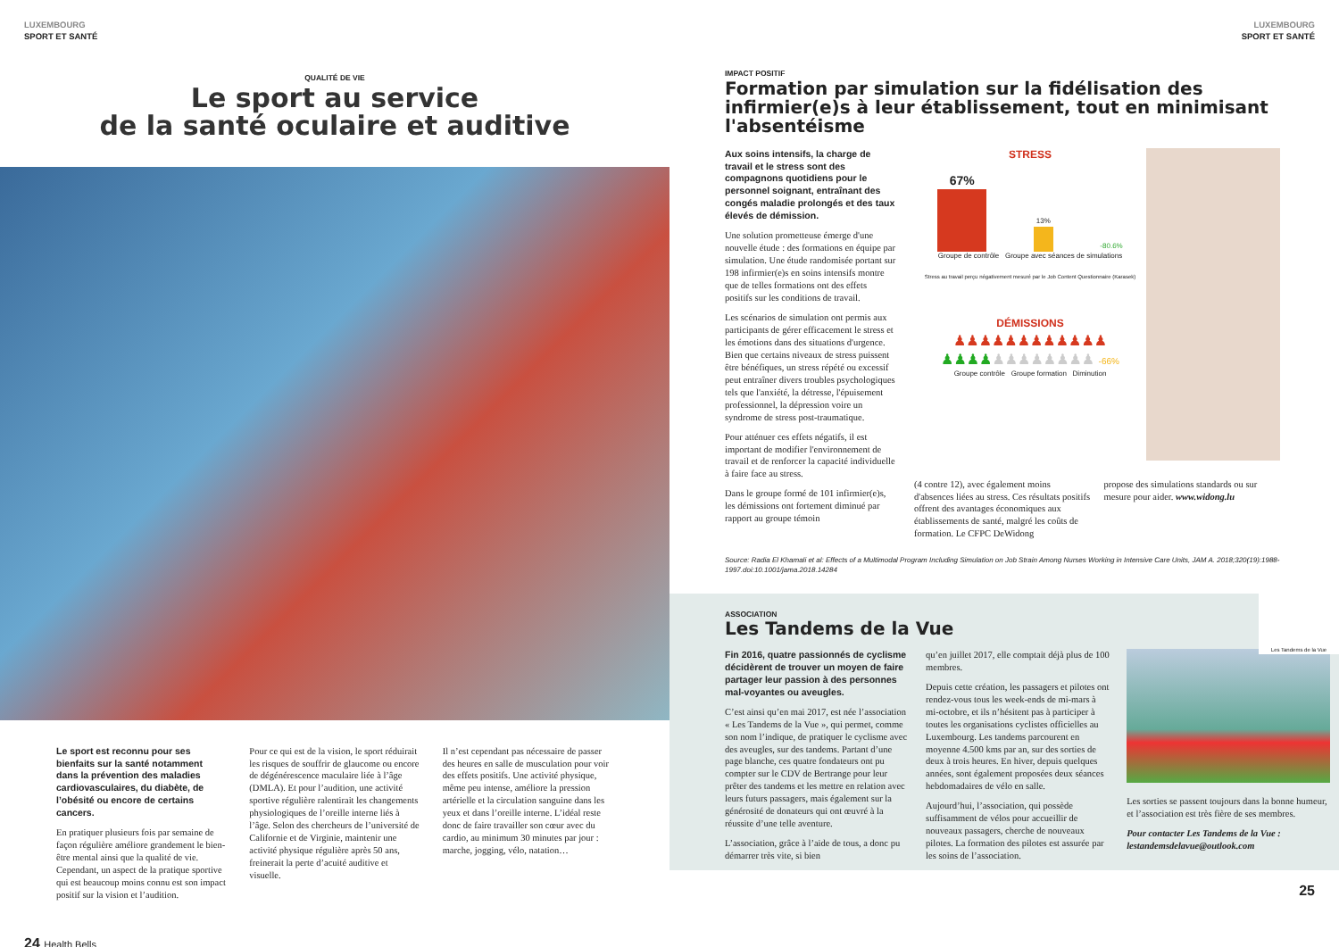LUXEMBOURG
SPORT ET SANTÉ
QUALITÉ DE VIE
Le sport au service
de la santé oculaire et auditive
Le sport est reconnu pour ses bienfaits sur la santé notamment dans la prévention des maladies cardiovasculaires, du diabète, de l’obésité ou encore de certains cancers.
En pratiquer plusieurs fois par semaine de façon régulière améliore grandement le bien-être mental ainsi que la qualité de vie. Cependant, un aspect de la pratique sportive qui est beaucoup moins connu est son impact positif sur la vision et l’audition.
Pour ce qui est de la vision, le sport réduirait les risques de souffrir de glaucome ou encore de dégénérescence maculaire liée à l’âge (DMLA). Et pour l’audition, une activité sportive régulière ralentirait les changements physiologiques de l’oreille interne liés à l’âge. Selon des chercheurs de l’université de Californie et de Virginie, maintenir une activité physique régulière après 50 ans, freinerait la perte d’acuité auditive et visuelle.
Il n’est cependant pas nécessaire de passer des heures en salle de musculation pour voir des effets positifs. Une activité physique, même peu intense, améliore la pression artérielle et la circulation sanguine dans les yeux et dans l’oreille interne. L’idéal reste donc de faire travailler son cœur avec du cardio, au minimum 30 minutes par jour : marche, jogging, vélo, natation…
24 Health Bells
LUXEMBOURG
SPORT ET SANTÉ
IMPACT POSITIF
Formation par simulation sur la fidélisation des infirmier(e)s à leur établissement, tout en minimisant l'absentéisme
Aux soins intensifs, la charge de travail et le stress sont des compagnons quotidiens pour le personnel soignant, entraînant des congés maladie prolongés et des taux élevés de démission.
Une solution prometteuse émerge d'une nouvelle étude : des formations en équipe par simulation. Une étude randomisée portant sur 198 infirmier(e)s en soins intensifs montre que de telles formations ont des effets positifs sur les conditions de travail.
Les scénarios de simulation ont permis aux participants de gérer efficacement le stress et les émotions dans des situations d'urgence. Bien que certains niveaux de stress puissent être bénéfiques, un stress répété ou excessif peut entraîner divers troubles psychologiques tels que l'anxiété, la détresse, l'épuisement professionnel, la dépression voire un syndrome de stress post-traumatique.
Pour atténuer ces effets négatifs, il est important de modifier l'environnement de travail et de renforcer la capacité individuelle à faire face au stress.
Dans le groupe formé de 101 infirmier(e)s, les démissions ont fortement diminué par rapport au groupe témoin
STRESS
67%
13%
-80.6%
Groupe de contrôle Groupe avec séances de simulations
Stress au travail perçu négativement mesuré par le Job Content Questionnaire (Karasek)
DÉMISSIONS
♟♟♟♟♟♟♟♟♟♟♟♟
♟♟♟♟♟♟♟♟♟♟♟♟ -66%
Groupe contrôle Groupe formation Diminution
(4 contre 12), avec également moins d'absences liées au stress. Ces résultats positifs offrent des avantages économiques aux établissements de santé, malgré les coûts de formation. Le CFPC DeWidong
propose des simulations standards ou sur mesure pour aider. www.widong.lu
Source: Radia El Khamali et al: Effects of a Multimodal Program Including Simulation on Job Strain Among Nurses Working in Intensive Care Units, JAM A. 2018;320(19):1988-1997.doi:10.1001/jama.2018.14284
Les Tandems de la Vue
ASSOCIATION
Les Tandems de la Vue
Fin 2016, quatre passionnés de cyclisme décidèrent de trouver un moyen de faire partager leur passion à des personnes mal-voyantes ou aveugles.
C’est ainsi qu’en mai 2017, est née l’association « Les Tandems de la Vue », qui permet, comme son nom l’indique, de pratiquer le cyclisme avec des aveugles, sur des tandems. Partant d’une page blanche, ces quatre fondateurs ont pu compter sur le CDV de Bertrange pour leur prêter des tandems et les mettre en relation avec leurs futurs passagers, mais également sur la générosité de donateurs qui ont œuvré à la réussite d’une telle aventure.
L’association, grâce à l’aide de tous, a donc pu démarrer très vite, si bien
qu’en juillet 2017, elle comptait déjà plus de 100 membres.
Depuis cette création, les passagers et pilotes ont rendez-vous tous les week-ends de mi-mars à mi-octobre, et ils n’hésitent pas à participer à toutes les organisations cyclistes officielles au Luxembourg. Les tandems parcourent en moyenne 4.500 kms par an, sur des sorties de deux à trois heures. En hiver, depuis quelques années, sont également proposées deux séances hebdomadaires de vélo en salle.
Aujourd’hui, l’association, qui possède suffisamment de vélos pour accueillir de nouveaux passagers, cherche de nouveaux pilotes. La formation des pilotes est assurée par les soins de l’association.
Les sorties se passent toujours dans la bonne humeur, et l’association est très fière de ses membres.
Pour contacter Les Tandems de la Vue : lestandemsdelavue@outlook.com
25